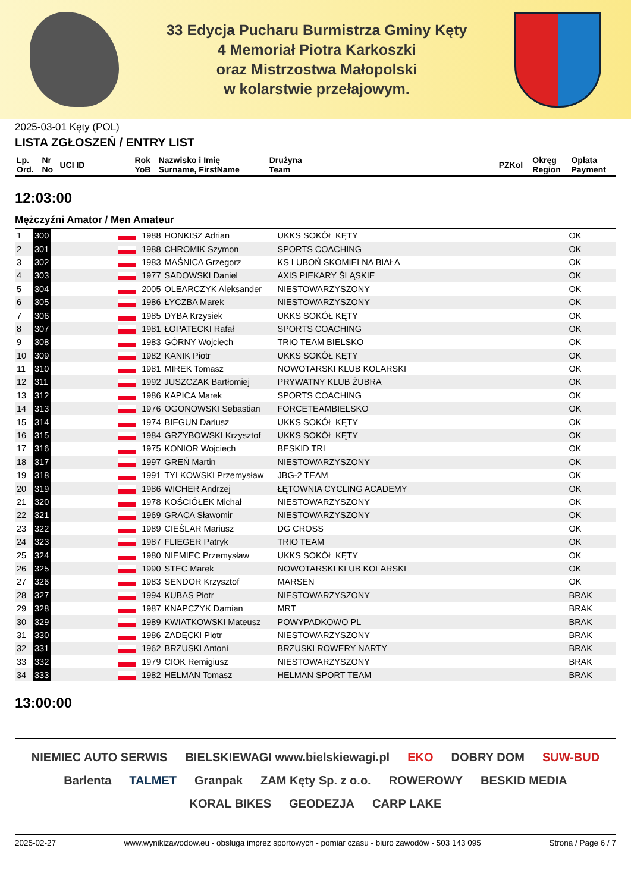33 Edycja Pucharu Burmistrza Gminy Kęty
4 Memoriał Piotra Karkoszki
oraz Mistrzostwa Małopolski
w kolarstwie przełajowym.
2025-03-01 Kęty (POL)
LISTA ZGŁOSZEŃ / ENTRY LIST
| Lp. Ord. | Nr No | UCI ID | Rok YoB | Nazwisko i Imię Surname, FirstName | Drużyna Team | PZKol | Okręg Region | Opłata Payment |
| --- | --- | --- | --- | --- | --- | --- | --- | --- |
12:03:00
Mężczyźni Amator / Men Amateur
| 1 | 300 | | | 1988 | HONKISZ Adrian | UKKS SOKÓŁ KĘTY | OK |
| 2 | 301 | | | 1988 | CHROMIK Szymon | SPORTS COACHING | OK |
| 3 | 302 | | | 1983 | MAŚNICA Grzegorz | KS LUBOŃ SKOMIELNA BIAŁA | OK |
| 4 | 303 | | | 1977 | SADOWSKI Daniel | AXIS PIEKARY ŚLĄSKIE | OK |
| 5 | 304 | | | 2005 | OLEARCZYK Aleksander | NIESTOWARZYSZONY | OK |
| 6 | 305 | | | 1986 | ŁYCZBA Marek | NIESTOWARZYSZONY | OK |
| 7 | 306 | | | 1985 | DYBA Krzysiek | UKKS SOKÓŁ KĘTY | OK |
| 8 | 307 | | | 1981 | ŁOPATECKI Rafał | SPORTS COACHING | OK |
| 9 | 308 | | | 1983 | GÓRNY Wojciech | TRIO TEAM BIELSKO | OK |
| 10 | 309 | | | 1982 | KANIK Piotr | UKKS SOKÓŁ KĘTY | OK |
| 11 | 310 | | | 1981 | MIREK Tomasz | NOWOTARSKI KLUB KOLARSKI | OK |
| 12 | 311 | | | 1992 | JUSZCZAK Bartłomiej | PRYWATNY KLUB ŻUBRA | OK |
| 13 | 312 | | | 1986 | KAPICA Marek | SPORTS COACHING | OK |
| 14 | 313 | | | 1976 | OGONOWSKI Sebastian | FORCETEAMBIELSKO | OK |
| 15 | 314 | | | 1974 | BIEGUN Dariusz | UKKS SOKÓŁ KĘTY | OK |
| 16 | 315 | | | 1984 | GRZYBOWSKI Krzysztof | UKKS SOKÓŁ KĘTY | OK |
| 17 | 316 | | | 1975 | KONIOR Wojciech | BESKID TRI | OK |
| 18 | 317 | | | 1997 | GREŃ Martin | NIESTOWARZYSZONY | OK |
| 19 | 318 | | | 1991 | TYLKOWSKI Przemysław | JBG-2 TEAM | OK |
| 20 | 319 | | | 1986 | WICHER Andrzej | ŁĘTOWNIA CYCLING ACADEMY | OK |
| 21 | 320 | | | 1978 | KOŚCIÓŁEK Michał | NIESTOWARZYSZONY | OK |
| 22 | 321 | | | 1969 | GRACA Sławomir | NIESTOWARZYSZONY | OK |
| 23 | 322 | | | 1989 | CIEŚLAR Mariusz | DG CROSS | OK |
| 24 | 323 | | | 1987 | FLIEGER Patryk | TRIO TEAM | OK |
| 25 | 324 | | | 1980 | NIEMIEC Przemysław | UKKS SOKÓŁ KĘTY | OK |
| 26 | 325 | | | 1990 | STEC Marek | NOWOTARSKI KLUB KOLARSKI | OK |
| 27 | 326 | | | 1983 | SENDOR Krzysztof | MARSEN | OK |
| 28 | 327 | | | 1994 | KUBAS Piotr | NIESTOWARZYSZONY | BRAK |
| 29 | 328 | | | 1987 | KNAPCZYK Damian | MRT | BRAK |
| 30 | 329 | | | 1989 | KWIATKOWSKI Mateusz | POWYPADKOWO PL | BRAK |
| 31 | 330 | | | 1986 | ZADĘCKI Piotr | NIESTOWARZYSZONY | BRAK |
| 32 | 331 | | | 1962 | BRZUSKI Antoni | BRZUSKI ROWERY NARTY | BRAK |
| 33 | 332 | | | 1979 | CIOK Remigiusz | NIESTOWARZYSZONY | BRAK |
| 34 | 333 | | | 1982 | HELMAN Tomasz | HELMAN SPORT TEAM | BRAK |
13:00:00
NIEMIEC AUTO SERWIS BIELSKIEWAGI www.bielskiewagi.pl EKO DOBRY DOM SUW-BUD Barlenta TALMET Granpak ZAM Kęty Sp. z o.o. ROWEROWY BESKID MEDIA KORAL BIKES GEODEZJA CARP LAKE
2025-02-27 www.wynikizawodow.eu - obsługa imprez sportowych - pomiar czasu - biuro zawodów - 503 143 095 Strona / Page 6 / 7